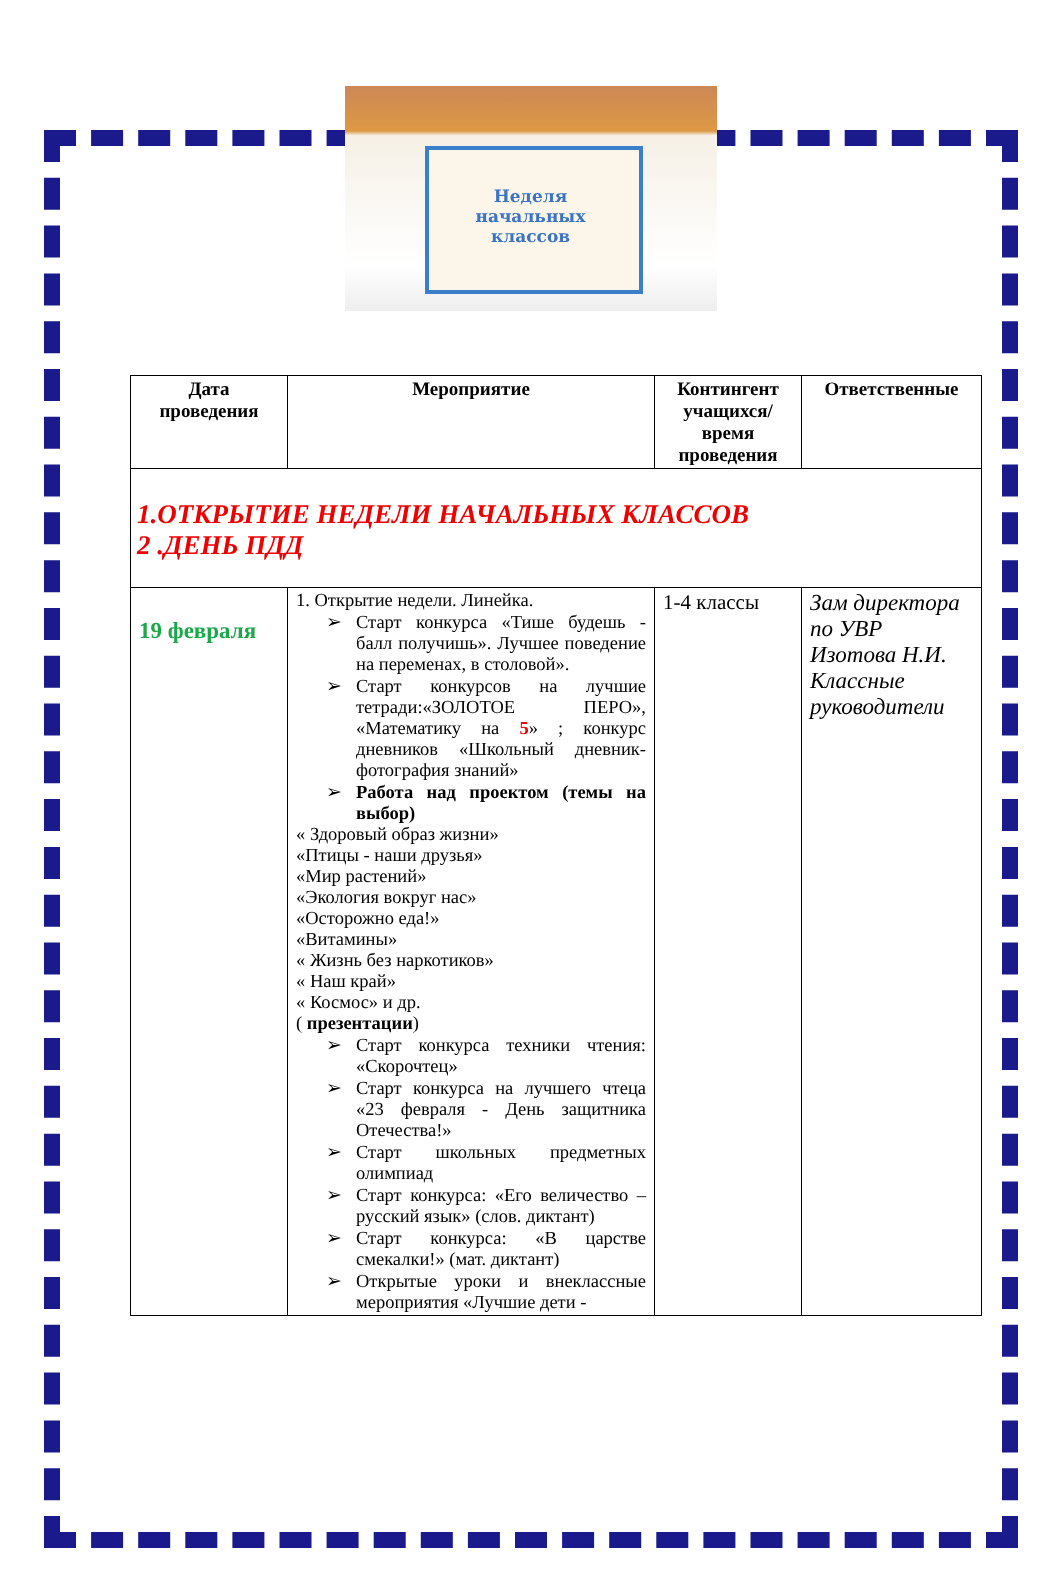Неделя
начальных
классов
| Дата проведения | Мероприятие | Контингент учащихся/время проведения | Ответственные |
| --- | --- | --- | --- |
| 1.ОТКРЫТИЕ НЕДЕЛИ НАЧАЛЬНЫХ КЛАССОВ 2 .ДЕНЬ ПДД | | | |
| 19 февраля | 1. Открытие недели. Линейка. ➢ Старт конкурса «Тише будешь - балл получишь». Лучшее поведение на переменах, в столовой». ➢ Старт конкурсов на лучшие тетради:«ЗОЛОТОЕ ПЕРО», «Математику на 5 » ; конкурс дневников «Школьный дневник-фотография знаний» ➢ Работа над проектом (темы на выбор) « Здоровый образ жизни» «Птицы - наши друзья» «Мир растений» «Экология вокруг нас» «Осторожно еда!» «Витамины» « Жизнь без наркотиков» « Наш край» « Космос» и др. ( презентации ) ➢ Старт конкурса техники чтения: «Скорочтец» ➢ Старт конкурса на лучшего чтеца «23 февраля - День защитника Отечества!» ➢ Старт школьных предметных олимпиад ➢ Старт конкурса: «Его величество – русский язык» (слов. диктант) ➢ Старт конкурса: «В царстве смекалки!» (мат. диктант) ➢ Открытые уроки и внеклассные мероприятия «Лучшие дети - | 1-4 классы | Зам директора по УВР Изотова Н.И. Классные руководители |